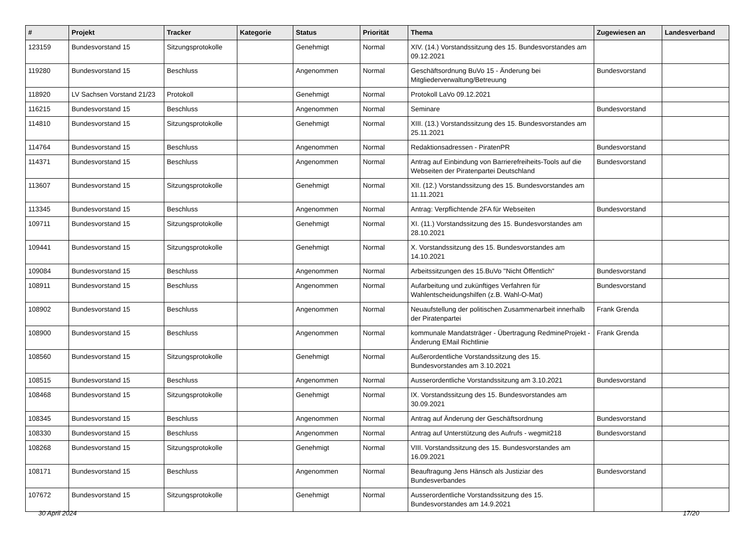| # | Projekt | Tracker | Kategorie | Status | Priorität | Thema | Zugewiesen an | Landesverband |
| --- | --- | --- | --- | --- | --- | --- | --- | --- |
| 123159 | Bundesvorstand 15 | Sitzungsprotokolle | | Genehmigt | Normal | XIV. (14.) Vorstandssitzung des 15. Bundesvorstandes am 09.12.2021 | | |
| 119280 | Bundesvorstand 15 | Beschluss | | Angenommen | Normal | Geschäftsordnung BuVo 15 - Änderung bei Mitgliederverwaltung/Betreuung | Bundesvorstand | |
| 118920 | LV Sachsen Vorstand 21/23 | Protokoll | | Genehmigt | Normal | Protokoll LaVo 09.12.2021 | | |
| 116215 | Bundesvorstand 15 | Beschluss | | Angenommen | Normal | Seminare | Bundesvorstand | |
| 114810 | Bundesvorstand 15 | Sitzungsprotokolle | | Genehmigt | Normal | XIII. (13.) Vorstandssitzung des 15. Bundesvorstandes am 25.11.2021 | | |
| 114764 | Bundesvorstand 15 | Beschluss | | Angenommen | Normal | Redaktionsadressen - PiratenPR | Bundesvorstand | |
| 114371 | Bundesvorstand 15 | Beschluss | | Angenommen | Normal | Antrag auf Einbindung von Barrierefreiheits-Tools auf die Webseiten der Piratenpartei Deutschland | Bundesvorstand | |
| 113607 | Bundesvorstand 15 | Sitzungsprotokolle | | Genehmigt | Normal | XII. (12.) Vorstandssitzung des 15. Bundesvorstandes am 11.11.2021 | | |
| 113345 | Bundesvorstand 15 | Beschluss | | Angenommen | Normal | Antrag: Verpflichtende 2FA für Webseiten | Bundesvorstand | |
| 109711 | Bundesvorstand 15 | Sitzungsprotokolle | | Genehmigt | Normal | XI. (11.) Vorstandssitzung des 15. Bundesvorstandes am 28.10.2021 | | |
| 109441 | Bundesvorstand 15 | Sitzungsprotokolle | | Genehmigt | Normal | X. Vorstandssitzung des 15. Bundesvorstandes am 14.10.2021 | | |
| 109084 | Bundesvorstand 15 | Beschluss | | Angenommen | Normal | Arbeitssitzungen des 15.BuVo "Nicht Öffentlich" | Bundesvorstand | |
| 108911 | Bundesvorstand 15 | Beschluss | | Angenommen | Normal | Aufarbeitung und zukünftiges Verfahren für Wahlentscheidungshilfen (z.B. Wahl-O-Mat) | Bundesvorstand | |
| 108902 | Bundesvorstand 15 | Beschluss | | Angenommen | Normal | Neuaufstellung der politischen Zusammenarbeit innerhalb der Piratenpartei | Frank Grenda | |
| 108900 | Bundesvorstand 15 | Beschluss | | Angenommen | Normal | kommunale Mandatsträger - Übertragung RedmineProjekt - Änderung EMail Richtlinie | Frank Grenda | |
| 108560 | Bundesvorstand 15 | Sitzungsprotokolle | | Genehmigt | Normal | Außerordentliche Vorstandssitzung des 15. Bundesvorstandes am 3.10.2021 | | |
| 108515 | Bundesvorstand 15 | Beschluss | | Angenommen | Normal | Ausserordentliche Vorstandssitzung am 3.10.2021 | Bundesvorstand | |
| 108468 | Bundesvorstand 15 | Sitzungsprotokolle | | Genehmigt | Normal | IX. Vorstandssitzung des 15. Bundesvorstandes am 30.09.2021 | | |
| 108345 | Bundesvorstand 15 | Beschluss | | Angenommen | Normal | Antrag auf Änderung der Geschäftsordnung | Bundesvorstand | |
| 108330 | Bundesvorstand 15 | Beschluss | | Angenommen | Normal | Antrag auf Unterstützung des Aufrufs - wegmit218 | Bundesvorstand | |
| 108268 | Bundesvorstand 15 | Sitzungsprotokolle | | Genehmigt | Normal | VIII. Vorstandssitzung des 15. Bundesvorstandes am 16.09.2021 | | |
| 108171 | Bundesvorstand 15 | Beschluss | | Angenommen | Normal | Beauftragung Jens Hänsch als Justiziar des Bundesverbandes | Bundesvorstand | |
| 107672 | Bundesvorstand 15 | Sitzungsprotokolle | | Genehmigt | Normal | Ausserordentliche Vorstandssitzung des 15. Bundesvorstandes am 14.9.2021 | | |
30 April 2024 17/20